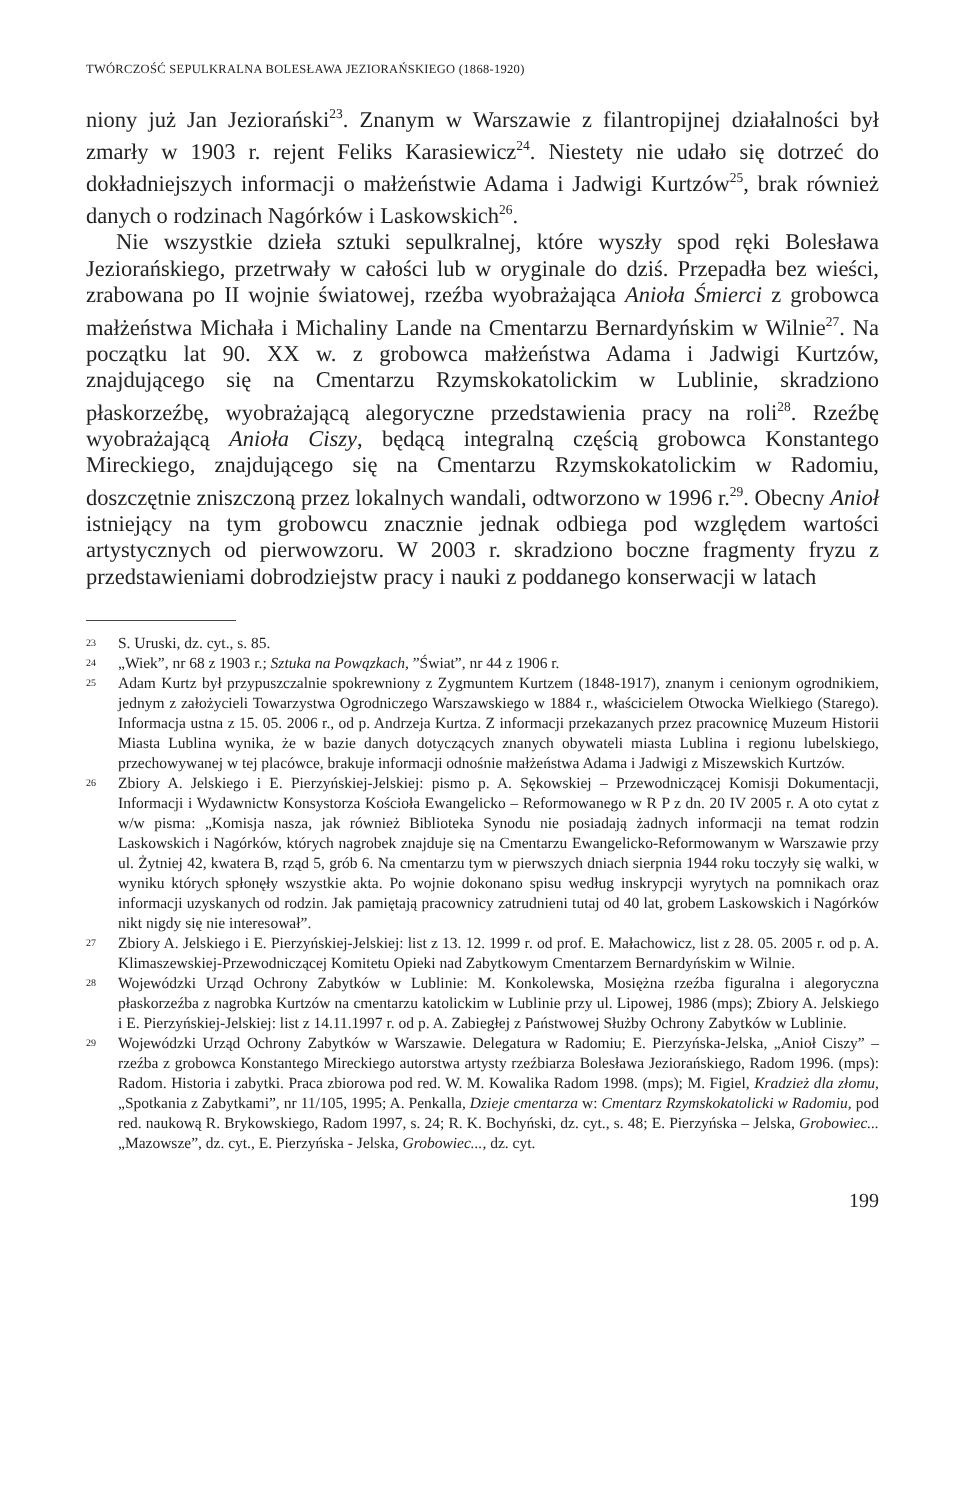TWÓRCZOŚĆ SEPULKRALNA BOLESŁAWA JEZIORAŃSKIEGO (1868-1920)
niony już Jan Jeziorański<sup>23</sup>. Znanym w Warszawie z filantropijnej działalności był zmarły w 1903 r. rejent Feliks Karasiewicz<sup>24</sup>. Niestety nie udało się dotrzeć do dokładniejszych informacji o małżeństwie Adama i Jadwigi Kurtzów<sup>25</sup>, brak również danych o rodzinach Nagórków i Laskowskich<sup>26</sup>.
Nie wszystkie dzieła sztuki sepulkralnej, które wyszły spod ręki Bolesława Jeziorańskiego, przetrwały w całości lub w oryginale do dziś. Przepadła bez wieści, zrabowana po II wojnie światowej, rzeźba wyobrażająca Anioła Śmierci z grobowca małżeństwa Michała i Michaliny Lande na Cmentarzu Bernardyńskim w Wilnie<sup>27</sup>. Na początku lat 90. XX w. z grobowca małżeństwa Adama i Jadwigi Kurtzów, znajdującego się na Cmentarzu Rzymskokatolickim w Lublinie, skradziono płaskorzeźbę, wyobrażającą alegoryczne przedstawienia pracy na roli<sup>28</sup>. Rzeźbę wyobrażającą Anioła Ciszy, będącą integralną częścią grobowca Konstantego Mireckiego, znajdującego się na Cmentarzu Rzymskokatolickim w Radomiu, doszczętnie zniszczoną przez lokalnych wandali, odtworzono w 1996 r.<sup>29</sup>. Obecny Anioł istniejący na tym grobowcu znacznie jednak odbiega pod względem wartości artystycznych od pierwowzoru. W 2003 r. skradziono boczne fragmenty fryzu z przedstawieniami dobrodziejstw pracy i nauki z poddanego konserwacji w latach
23 S. Uruski, dz. cyt., s. 85.
24 „Wiek”, nr 68 z 1903 r.; Sztuka na Powązkach, ”Świat”, nr 44 z 1906 r.
25 Adam Kurtz był przypuszczalnie spokrewniony z Zygmuntem Kurtzem (1848-1917), znanym i cenionym ogrodnikiem, jednym z założycieli Towarzystwa Ogrodniczego Warszawskiego w 1884 r., właścicielem Otwocka Wielkiego (Starego). Informacja ustna z 15. 05. 2006 r., od p. Andrzeja Kurtza. Z informacji przekazanych przez pracownicę Muzeum Historii Miasta Lublina wynika, że w bazie danych dotyczących znanych obywateli miasta Lublina i regionu lubelskiego, przechowywanej w tej placówce, brakuje informacji odnośnie małżeństwa Adama i Jadwigi z Miszewskich Kurtzów.
26 Zbiory A. Jelskiego i E. Pierzyńskiej-Jelskiej: pismo p. A. Sękowskiej – Przewodniczącej Komisji Dokumentacji, Informacji i Wydawnictw Konsystorza Kościoła Ewangelicko – Reformowanego w R P z dn. 20 IV 2005 r. A oto cytat z w/w pisma: „Komisja nasza, jak również Biblioteka Synodu nie posiadają żadnych informacji na temat rodzin Laskowskich i Nagórków, których nagrobek znajduje się na Cmentarzu Ewangelicko-Reformowanym w Warszawie przy ul. Żytniej 42, kwatera B, rząd 5, grób 6. Na cmentarzu tym w pierwszych dniach sierpnia 1944 roku toczyły się walki, w wyniku których spłonęły wszystkie akta. Po wojnie dokonano spisu według inskrypcji wyrytych na pomnikach oraz informacji uzyskanych od rodzin. Jak pamiętają pracownicy zatrudnieni tutaj od 40 lat, grobem Laskowskich i Nagórków nikt nigdy się nie interesował”.
27 Zbiory A. Jelskiego i E. Pierzyńskiej-Jelskiej: list z 13. 12. 1999 r. od prof. E. Małachowicz, list z 28. 05. 2005 r. od p. A. Klimaszewskiej-Przewodniczącej Komitetu Opieki nad Zabytkowym Cmentarzem Bernardyńskim w Wilnie.
28 Wojewódzki Urząd Ochrony Zabytków w Lublinie: M. Konkolewska, Mosiężna rzeźba figuralna i alegoryczna płaskorzeźba z nagrobka Kurtzów na cmentarzu katolickim w Lublinie przy ul. Lipowej, 1986 (mps); Zbiory A. Jelskiego i E. Pierzyńskiej-Jelskiej: list z 14.11.1997 r. od p. A. Zabiegłej z Państwowej Służby Ochrony Zabytków w Lublinie.
29 Wojewódzki Urząd Ochrony Zabytków w Warszawie. Delegatura w Radomiu; E. Pierzyńska-Jelska, „Anioł Ciszy” – rzeźba z grobowca Konstantego Mireckiego autorstwa artysty rzeźbiarza Bolesława Jeziorańskiego, Radom 1996. (mps): Radom. Historia i zabytki. Praca zbiorowa pod red. W. M. Kowalika Radom 1998. (mps); M. Figiel, Kradzież dla złomu, „Spotkania z Zabytkami”, nr 11/105, 1995; A. Penkalla, Dzieje cmentarza w: Cmentarz Rzymskokatolicki w Radomiu, pod red. naukową R. Brykowskiego, Radom 1997, s. 24; R. K. Bochyński, dz. cyt., s. 48; E. Pierzyńska – Jelska, Grobowiec...„Mazowsze”, dz. cyt., E. Pierzyńska - Jelska, Grobowiec..., dz. cyt.
199